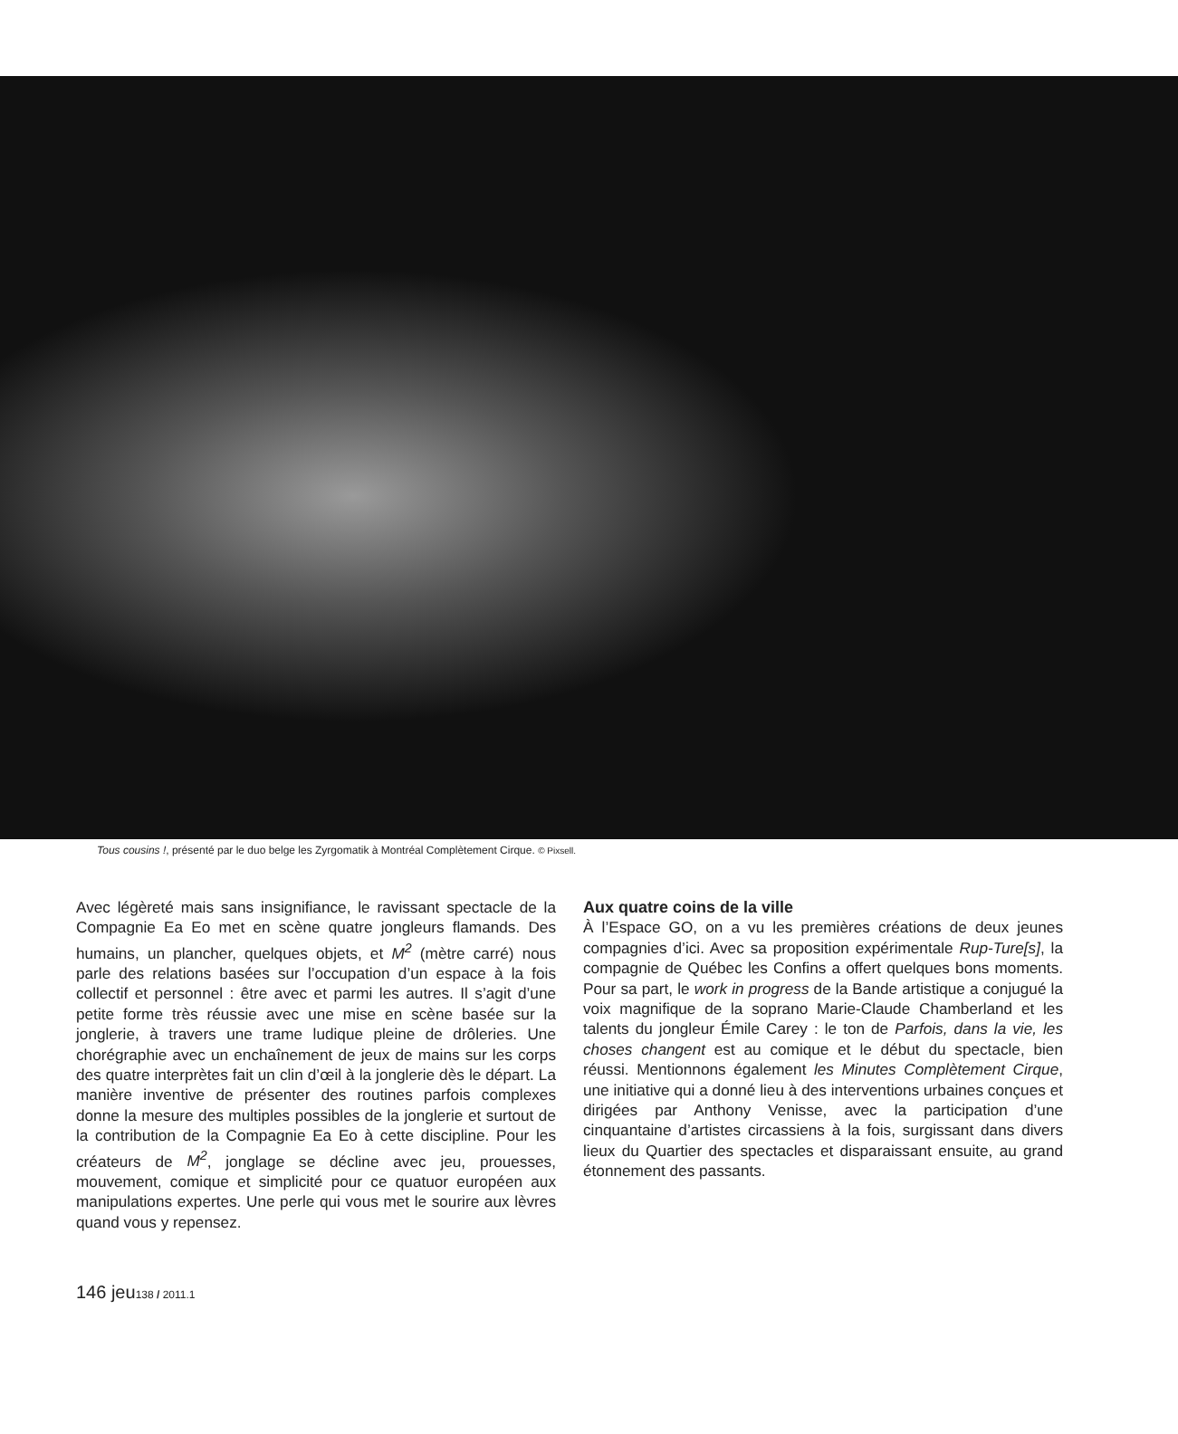Tous cousins !, présenté par le duo belge les Zyrgomatik à Montréal Complètement Cirque. © Pixsell.
Avec légèreté mais sans insignifiance, le ravissant spectacle de la Compagnie Ea Eo met en scène quatre jongleurs flamands. Des humains, un plancher, quelques objets, et M<sup>2</sup> (mètre carré) nous parle des relations basées sur l’occupation d’un espace à la fois collectif et personnel : être avec et parmi les autres. Il s’agit d’une petite forme très réussie avec une mise en scène basée sur la jonglerie, à travers une trame ludique pleine de drôleries. Une chorégraphie avec un enchaînement de jeux de mains sur les corps des quatre interprètes fait un clin d’œil à la jonglerie dès le départ. La manière inventive de présenter des routines parfois complexes donne la mesure des multiples possibles de la jonglerie et surtout de la contribution de la Compagnie Ea Eo à cette discipline. Pour les créateurs de M<sup>2</sup>, jonglage se décline avec jeu, prouesses, mouvement, comique et simplicité pour ce quatuor européen aux manipulations expertes. Une perle qui vous met le sourire aux lèvres quand vous y repensez.
Aux quatre coins de la ville
À l’Espace GO, on a vu les premières créations de deux jeunes compagnies d’ici. Avec sa proposition expérimentale Rup-Ture[s], la compagnie de Québec les Confins a offert quelques bons moments. Pour sa part, le work in progress de la Bande artistique a conjugué la voix magnifique de la soprano Marie-Claude Chamberland et les talents du jongleur Émile Carey : le ton de Parfois, dans la vie, les choses changent est au comique et le début du spectacle, bien réussi. Mentionnons également les Minutes Complètement Cirque, une initiative qui a donné lieu à des interventions urbaines conçues et dirigées par Anthony Venisse, avec la participation d’une cinquantaine d’artistes circassiens à la fois, surgissant dans divers lieux du Quartier des spectacles et disparaissant ensuite, au grand étonnement des passants.
146 jeu138 / 2011.1